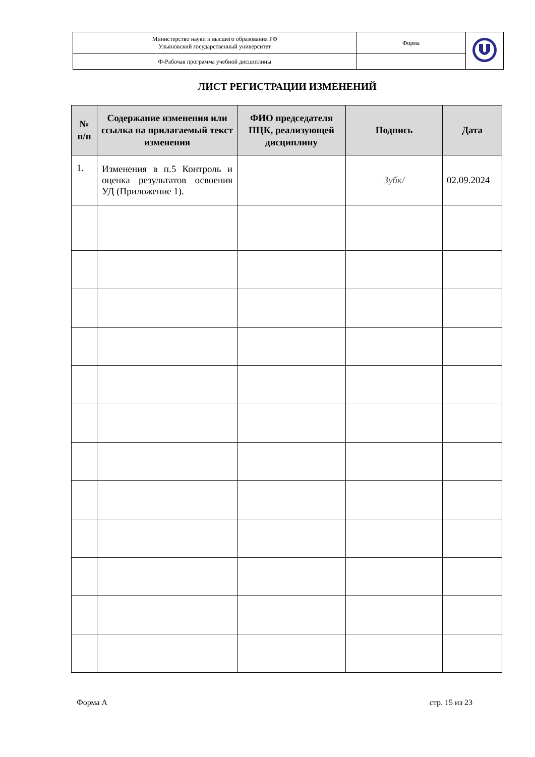| Министерство науки и высшего образования РФ Ульяновский государственный университет | Форма | |
| Ф-Рабочая программа учебной дисциплины | | |
ЛИСТ РЕГИСТРАЦИИ ИЗМЕНЕНИЙ
| № п/п | Содержание изменения или ссылка на прилагаемый текст изменения | ФИО председателя ПЦК, реализующей дисциплину | Подпись | Дата |
| --- | --- | --- | --- | --- |
| 1. | Изменения в п.5 Контроль и оценка результатов освоения УД (Приложение 1). | | Зубк/ | 02.09.2024 |
Форма А стр. 15 из 23